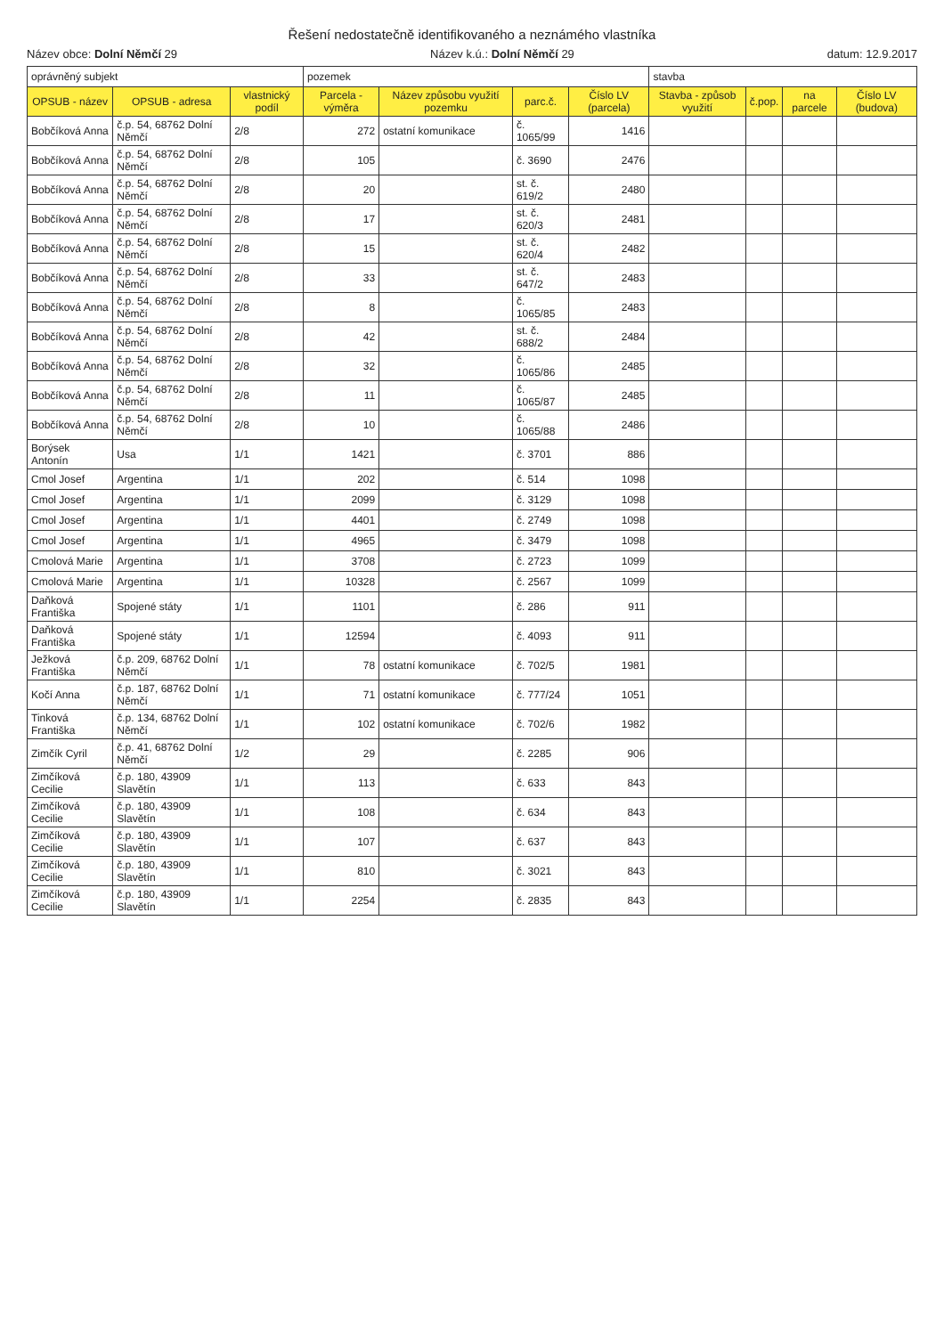Řešení nedostatečně identifikovaného a neznámého vlastníka
Název obce: Dolní Němčí 29 Název k.ú.: Dolní Němčí 29 datum: 12.9.2017
| oprávněný subjekt | | | pozemek | | | | stavba | | | |
| --- | --- | --- | --- | --- | --- | --- | --- | --- | --- | --- |
| OPSUB - název | OPSUB - adresa | vlastnický podíl | Parcela - výměra | Název způsobu využití pozemku | parc.č. | Číslo LV (parcela) | Stavba - způsob využití | č.pop. | na parcele | Číslo LV (budova) |
| Bobčíková Anna | č.p. 54, 68762 Dolní Němčí | 2/8 | 272 | ostatní komunikace | č. 1065/99 | 1416 | | | | |
| Bobčíková Anna | č.p. 54, 68762 Dolní Němčí | 2/8 | 105 | | č. 3690 | 2476 | | | | |
| Bobčíková Anna | č.p. 54, 68762 Dolní Němčí | 2/8 | 20 | | st. č. 619/2 | 2480 | | | | |
| Bobčíková Anna | č.p. 54, 68762 Dolní Němčí | 2/8 | 17 | | st. č. 620/3 | 2481 | | | | |
| Bobčíková Anna | č.p. 54, 68762 Dolní Němčí | 2/8 | 15 | | st. č. 620/4 | 2482 | | | | |
| Bobčíková Anna | č.p. 54, 68762 Dolní Němčí | 2/8 | 33 | | st. č. 647/2 | 2483 | | | | |
| Bobčíková Anna | č.p. 54, 68762 Dolní Němčí | 2/8 | 8 | | č. 1065/85 | 2483 | | | | |
| Bobčíková Anna | č.p. 54, 68762 Dolní Němčí | 2/8 | 42 | | st. č. 688/2 | 2484 | | | | |
| Bobčíková Anna | č.p. 54, 68762 Dolní Němčí | 2/8 | 32 | | č. 1065/86 | 2485 | | | | |
| Bobčíková Anna | č.p. 54, 68762 Dolní Němčí | 2/8 | 11 | | č. 1065/87 | 2485 | | | | |
| Bobčíková Anna | č.p. 54, 68762 Dolní Němčí | 2/8 | 10 | | č. 1065/88 | 2486 | | | | |
| Borýsek Antonín | Usa | 1/1 | 1421 | | č. 3701 | 886 | | | | |
| Cmol Josef | Argentina | 1/1 | 202 | | č. 514 | 1098 | | | | |
| Cmol Josef | Argentina | 1/1 | 2099 | | č. 3129 | 1098 | | | | |
| Cmol Josef | Argentina | 1/1 | 4401 | | č. 2749 | 1098 | | | | |
| Cmol Josef | Argentina | 1/1 | 4965 | | č. 3479 | 1098 | | | | |
| Cmolová Marie | Argentina | 1/1 | 3708 | | č. 2723 | 1099 | | | | |
| Cmolová Marie | Argentina | 1/1 | 10328 | | č. 2567 | 1099 | | | | |
| Daňková Františka | Spojené státy | 1/1 | 1101 | | č. 286 | 911 | | | | |
| Daňková Františka | Spojené státy | 1/1 | 12594 | | č. 4093 | 911 | | | | |
| Ježková Františka | č.p. 209, 68762 Dolní Němčí | 1/1 | 78 | ostatní komunikace | č. 702/5 | 1981 | | | | |
| Kočí Anna | č.p. 187, 68762 Dolní Němčí | 1/1 | 71 | ostatní komunikace | č. 777/24 | 1051 | | | | |
| Tinková Františka | č.p. 134, 68762 Dolní Němčí | 1/1 | 102 | ostatní komunikace | č. 702/6 | 1982 | | | | |
| Zimčík Cyril | č.p. 41, 68762 Dolní Němčí | 1/2 | 29 | | č. 2285 | 906 | | | | |
| Zimčíková Cecilie | č.p. 180, 43909 Slavětín | 1/1 | 113 | | č. 633 | 843 | | | | |
| Zimčíková Cecilie | č.p. 180, 43909 Slavětín | 1/1 | 108 | | č. 634 | 843 | | | | |
| Zimčíková Cecilie | č.p. 180, 43909 Slavětín | 1/1 | 107 | | č. 637 | 843 | | | | |
| Zimčíková Cecilie | č.p. 180, 43909 Slavětín | 1/1 | 810 | | č. 3021 | 843 | | | | |
| Zimčíková Cecilie | č.p. 180, 43909 Slavětín | 1/1 | 2254 | | č. 2835 | 843 | | | | |